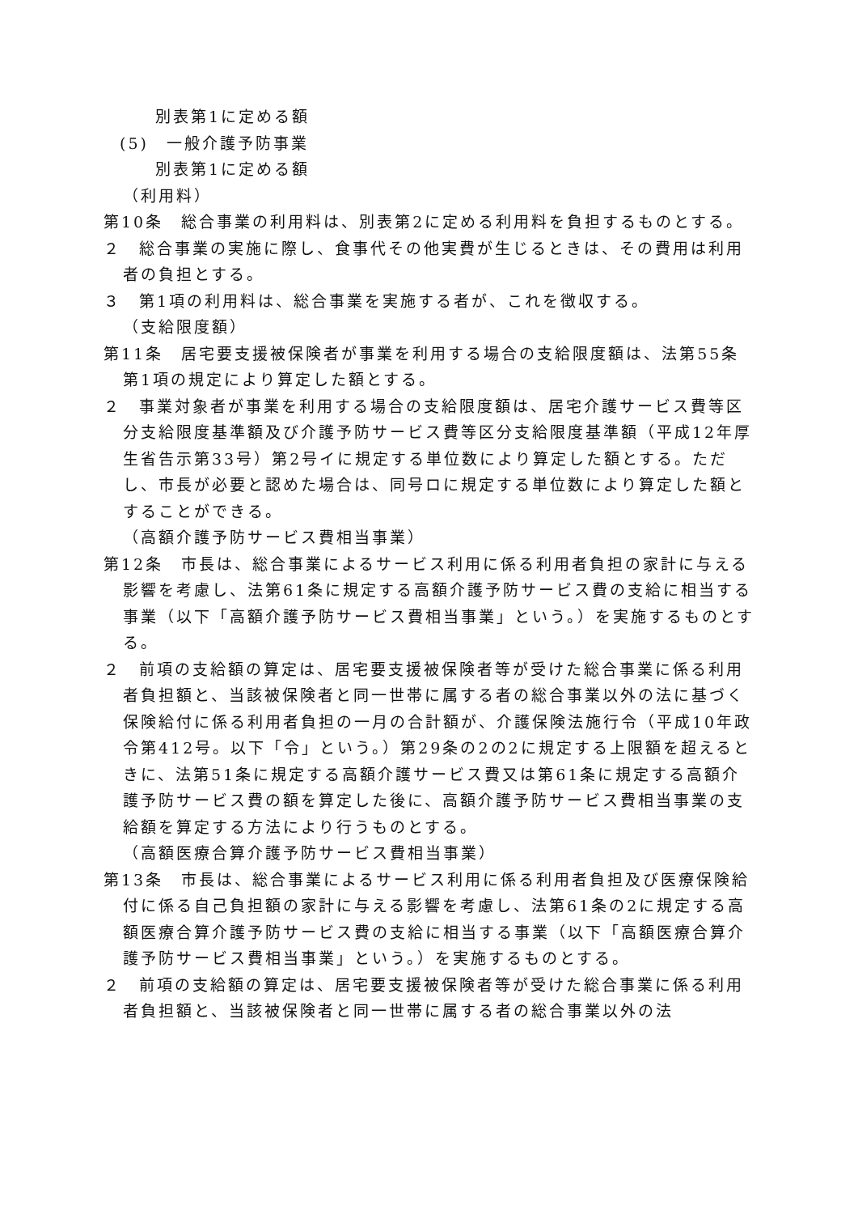別表第1に定める額
(5)　一般介護予防事業
別表第1に定める額
（利用料）
第10条　総合事業の利用料は、別表第2に定める利用料を負担するものとする。
２　総合事業の実施に際し、食事代その他実費が生じるときは、その費用は利用者の負担とする。
３　第1項の利用料は、総合事業を実施する者が、これを徴収する。
（支給限度額）
第11条　居宅要支援被保険者が事業を利用する場合の支給限度額は、法第55条第1項の規定により算定した額とする。
２　事業対象者が事業を利用する場合の支給限度額は、居宅介護サービス費等区分支給限度基準額及び介護予防サービス費等区分支給限度基準額（平成12年厚生省告示第33号）第2号イに規定する単位数により算定した額とする。ただし、市長が必要と認めた場合は、同号ロに規定する単位数により算定した額とすることができる。
（高額介護予防サービス費相当事業）
第12条　市長は、総合事業によるサービス利用に係る利用者負担の家計に与える影響を考慮し、法第61条に規定する高額介護予防サービス費の支給に相当する事業（以下「高額介護予防サービス費相当事業」という。）を実施するものとする。
２　前項の支給額の算定は、居宅要支援被保険者等が受けた総合事業に係る利用者負担額と、当該被保険者と同一世帯に属する者の総合事業以外の法に基づく保険給付に係る利用者負担の一月の合計額が、介護保険法施行令（平成10年政令第412号。以下「令」という。）第29条の2の2に規定する上限額を超えるときに、法第51条に規定する高額介護サービス費又は第61条に規定する高額介護予防サービス費の額を算定した後に、高額介護予防サービス費相当事業の支給額を算定する方法により行うものとする。
（高額医療合算介護予防サービス費相当事業）
第13条　市長は、総合事業によるサービス利用に係る利用者負担及び医療保険給付に係る自己負担額の家計に与える影響を考慮し、法第61条の2に規定する高額医療合算介護予防サービス費の支給に相当する事業（以下「高額医療合算介護予防サービス費相当事業」という。）を実施するものとする。
２　前項の支給額の算定は、居宅要支援被保険者等が受けた総合事業に係る利用者負担額と、当該被保険者と同一世帯に属する者の総合事業以外の法